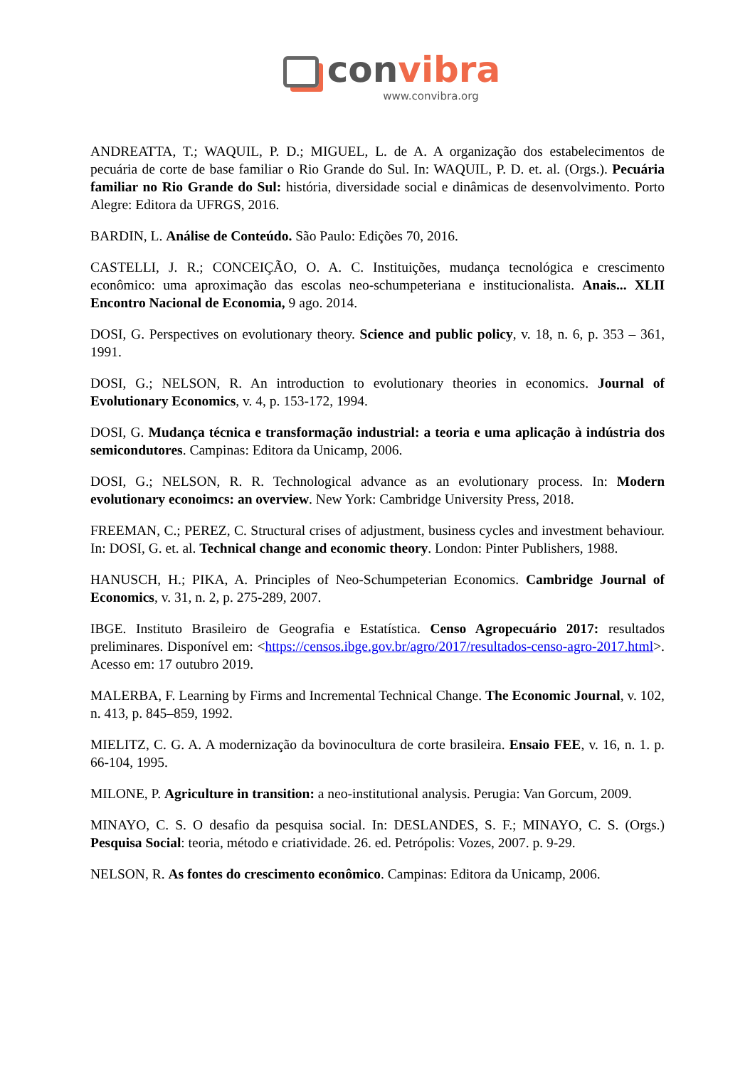convibra
www.convibra.org
ANDREATTA, T.; WAQUIL, P. D.; MIGUEL, L. de A. A organização dos estabelecimentos de pecuária de corte de base familiar o Rio Grande do Sul. In: WAQUIL, P. D. et. al. (Orgs.). Pecuária familiar no Rio Grande do Sul: história, diversidade social e dinâmicas de desenvolvimento. Porto Alegre: Editora da UFRGS, 2016.
BARDIN, L. Análise de Conteúdo. São Paulo: Edições 70, 2016.
CASTELLI, J. R.; CONCEIÇÃO, O. A. C. Instituições, mudança tecnológica e crescimento econômico: uma aproximação das escolas neo-schumpeteriana e institucionalista. Anais... XLII Encontro Nacional de Economia, 9 ago. 2014.
DOSI, G. Perspectives on evolutionary theory. Science and public policy, v. 18, n. 6, p. 353 – 361, 1991.
DOSI, G.; NELSON, R. An introduction to evolutionary theories in economics. Journal of Evolutionary Economics, v. 4, p. 153-172, 1994.
DOSI, G. Mudança técnica e transformação industrial: a teoria e uma aplicação à indústria dos semicondutores. Campinas: Editora da Unicamp, 2006.
DOSI, G.; NELSON, R. R. Technological advance as an evolutionary process. In: Modern evolutionary econoimcs: an overview. New York: Cambridge University Press, 2018.
FREEMAN, C.; PEREZ, C. Structural crises of adjustment, business cycles and investment behaviour. In: DOSI, G. et. al. Technical change and economic theory. London: Pinter Publishers, 1988.
HANUSCH, H.; PIKA, A. Principles of Neo-Schumpeterian Economics. Cambridge Journal of Economics, v. 31, n. 2, p. 275-289, 2007.
IBGE. Instituto Brasileiro de Geografia e Estatística. Censo Agropecuário 2017: resultados preliminares. Disponível em: <https://censos.ibge.gov.br/agro/2017/resultados-censo-agro-2017.html>. Acesso em: 17 outubro 2019.
MALERBA, F. Learning by Firms and Incremental Technical Change. The Economic Journal, v. 102, n. 413, p. 845–859, 1992.
MIELITZ, C. G. A. A modernização da bovinocultura de corte brasileira. Ensaio FEE, v. 16, n. 1. p. 66-104, 1995.
MILONE, P. Agriculture in transition: a neo-institutional analysis. Perugia: Van Gorcum, 2009.
MINAYO, C. S. O desafio da pesquisa social. In: DESLANDES, S. F.; MINAYO, C. S. (Orgs.) Pesquisa Social: teoria, método e criatividade. 26. ed. Petrópolis: Vozes, 2007. p. 9-29.
NELSON, R. As fontes do crescimento econômico. Campinas: Editora da Unicamp, 2006.